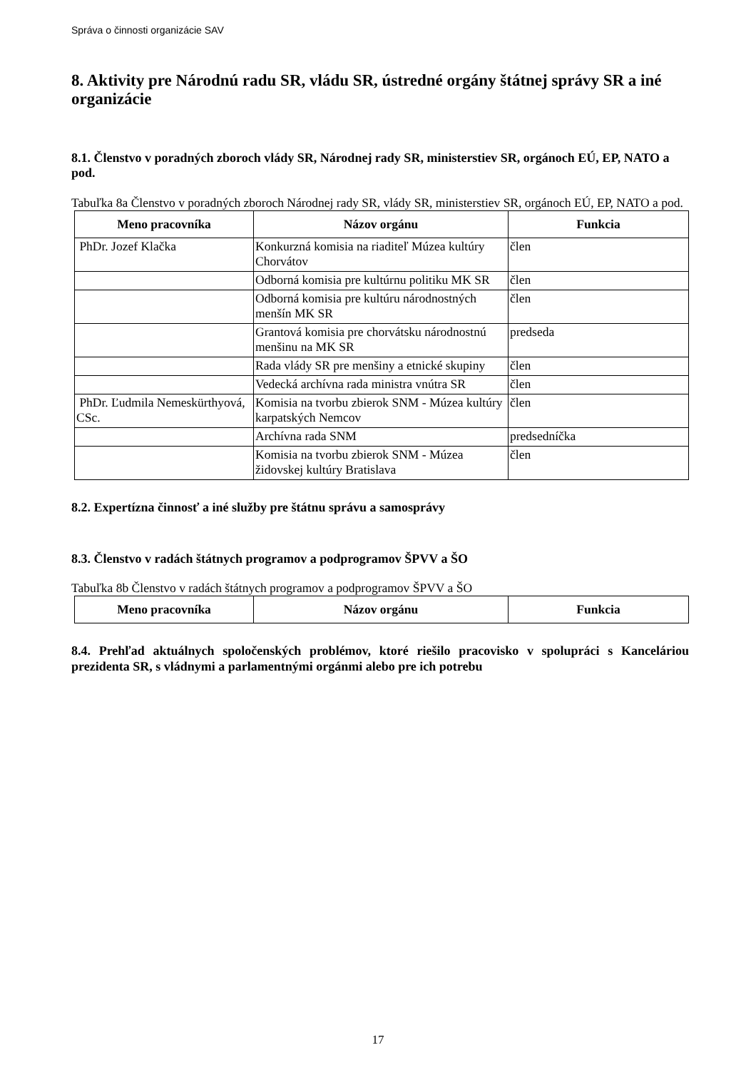Správa o činnosti organizácie SAV
8. Aktivity pre Národnú radu SR, vládu SR, ústredné orgány štátnej správy SR a iné organizácie
8.1. Členstvo v poradných zboroch vlády SR, Národnej rady SR, ministerstiev SR, orgánoch EÚ, EP, NATO a pod.
Tabuľka 8a Členstvo v poradných zboroch Národnej rady SR, vlády SR, ministerstiev SR, orgánoch EÚ, EP, NATO a pod.
| Meno pracovníka | Názov orgánu | Funkcia |
| --- | --- | --- |
| PhDr. Jozef Klačka | Konkurzná komisia na riaditeľ Múzea kultúry Chorvátov | člen |
| | Odborná komisia pre kultúrnu politiku MK SR | člen |
| | Odborná komisia pre kultúru národnostných menšín MK SR | člen |
| | Grantová komisia pre chorvátsku národnostnú menšinu na MK SR | predseda |
| | Rada vlády SR pre menšiny a etnické skupiny | člen |
| | Vedecká archívna rada ministra vnútra SR | člen |
| PhDr. Ľudmila Nemeskürthyová, CSc. | Komisia na tvorbu zbierok SNM - Múzea kultúry karpatských Nemcov | člen |
| | Archívna rada SNM | predsedníčka |
| | Komisia na tvorbu zbierok SNM - Múzea židovskej kultúry Bratislava | člen |
8.2. Expertízna činnosť a iné služby pre štátnu správu a samosprávy
8.3. Členstvo v radách štátnych programov a podprogramov ŠPVV a ŠO
Tabuľka 8b Členstvo v radách štátnych programov a podprogramov ŠPVV a ŠO
| Meno pracovníka | Názov orgánu | Funkcia |
| --- | --- | --- |
8.4. Prehľad aktuálnych spoločenských problémov, ktoré riešilo pracovisko v spolupráci s Kanceláriou prezidenta SR, s vládnymi a parlamentnými orgánmi alebo pre ich potrebu
17